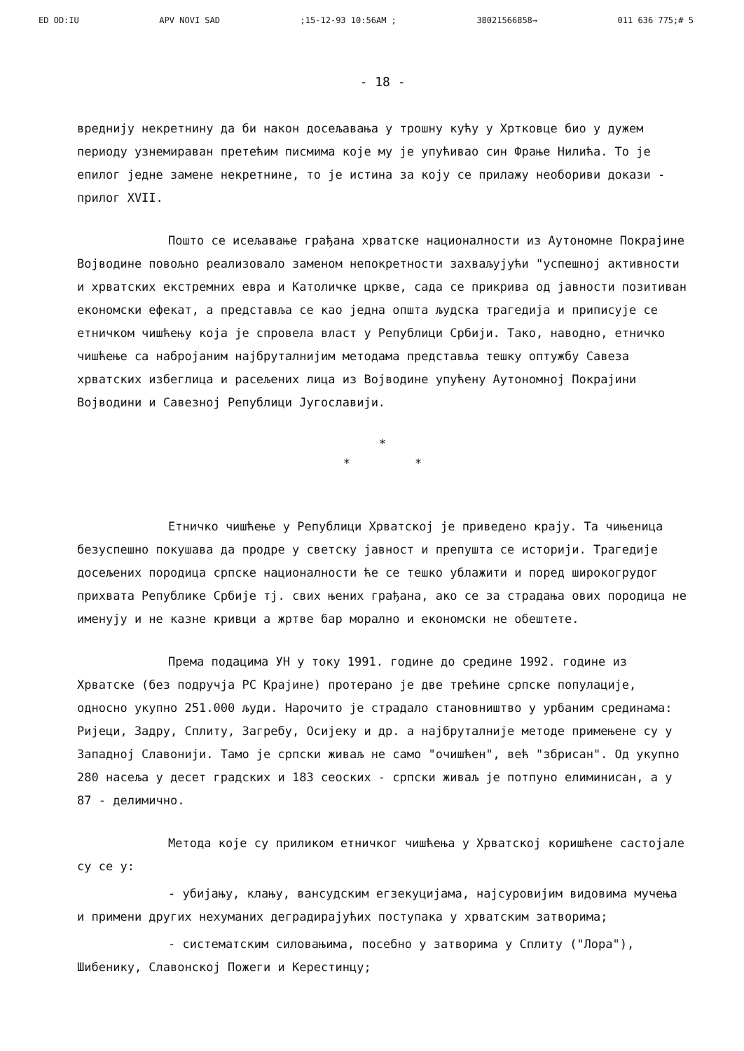ED OD:IU APV NOVI SAD;15-12-93 10:56AM ; 38021566858→ 011 636 775;# 5
- 18 -
вреднију некретнину да би након досељавања у трошну кућу у Хртковце био у дужем периоду узнемираван претећим писмима које му је упућивао син Фрање Нилића. То је епилог једне замене некретнине, то је истина за коју се прилажу необориви докази - прилог XVII.
Пошто се исељавање грађана хрватске националности из Аутономне Покрајине Војводине повољно реализовало заменом непокретности захваљујући "успешној активности и хрватских екстремниx еврa и Католичке цркве, сада се прикрива од јавности позитиван економски ефекат, а представља се као једна општа људска трагедија и приписује се етничком чишћењу која је спровела власт у Републици Србији. Тако, наводно, етничко чишћење са набројаним најбруталнијим методама представља тешку оптужбу Савеза хрватских избеглица и расељених лица из Војводине упућену Аутономној Покрајини Војводини и Савезној Републици Југославији.
*
* *
Етничко чишћење у Републици Хрватској је приведено крају. Та чињеница безуспешно покушава да продре у светску јавност и препушта се историји. Трагедије досељених породица српске националности ће се тешко ублажити и поред широкогрудог прихвата Републике Србије тј. свих њених грађана, ако се за страдања ових породица не именују и не казне кривци а жртве бар морално и економски не обештете.
Према подацима УН у току 1991. године до средине 1992. године из Хрватске (без подручја РС Крајине) протерано је две трећине српске популације, односно укупно 251.000 људи. Нарочито је страдало становништво у урбаним срединама: Ријеци, Задру, Сплиту, Загребу, Осијеку и др. а најбруталније методе примењене су у Западној Славонији. Тамо је српски живаљ не само "очишћен", већ "збрисан". Од укупно 280 насеља у десет градских и 183 сеоских - српски живаљ је потпуно елиминисан, а у 87 - делимично.
Метода које су приликом етничког чишћења у Хрватској коришћене састојале су се у:
- убијању, клању, вансудским егзекуцијама, најсуровијим видовима мучења и примени других нехуманих деградирајућих поступака у хрватским затворима;
- систематским силовањима, посебно у затворима у Сплиту ("Лора"), Шибенику, Славонској Пожеги и Керестинцу;